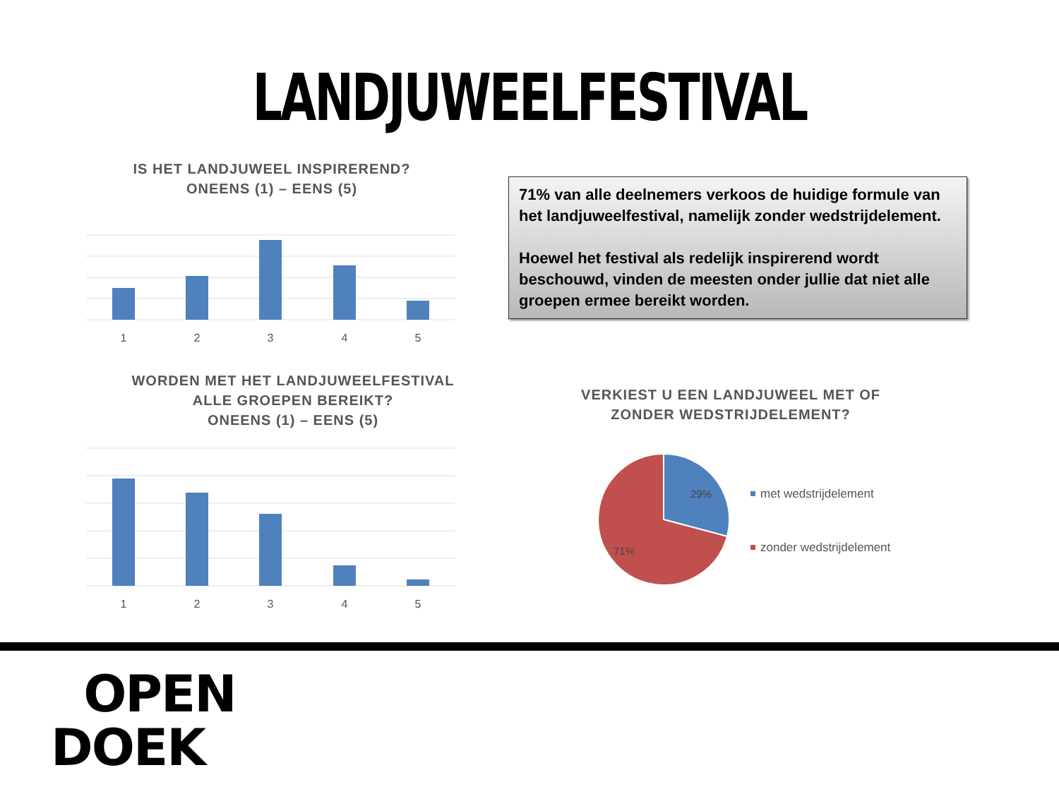LANDJUWEELFESTIVAL
IS HET LANDJUWEEL INSPIREREND?
ONEENS (1) – EENS (5)
1
2
3
4
5
71% van alle deelnemers verkoos de huidige formule van het landjuweelfestival, namelijk zonder wedstrijdelement.
Hoewel het festival als redelijk inspirerend wordt beschouwd, vinden de meesten onder jullie dat niet alle groepen ermee bereikt worden.
WORDEN MET HET LANDJUWEELFESTIVAL
ALLE GROEPEN BEREIKT?
ONEENS (1) – EENS (5)
1
2
3
4
5
VERKIEST U EEN LANDJUWEEL MET OF
ZONDER WEDSTRIJDELEMENT?
29%
71%
met wedstrijdelement
zonder wedstrijdelement
OPEN
DOEK